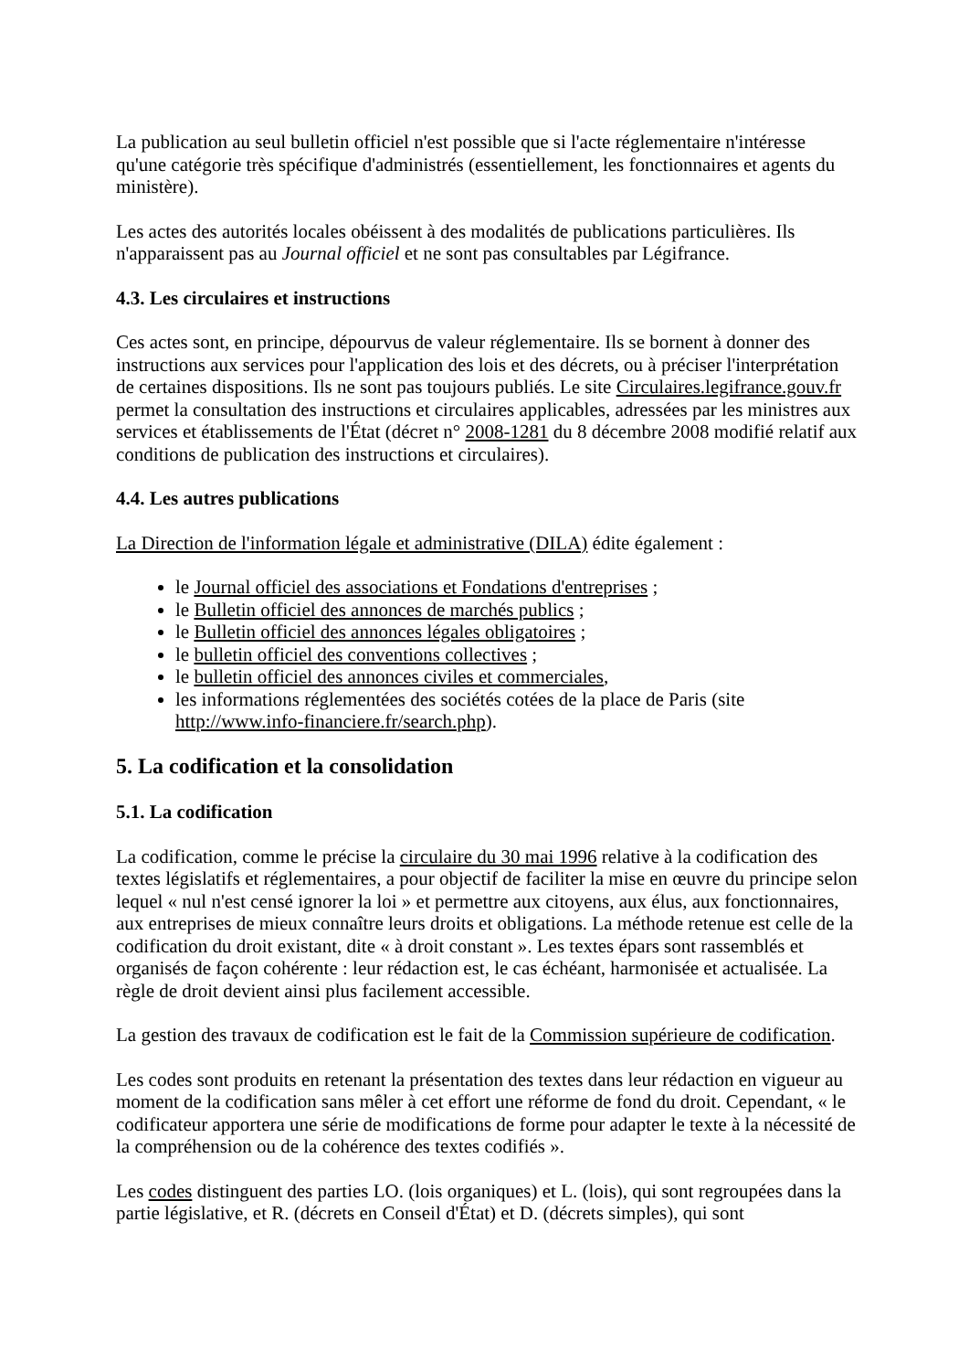La publication au seul bulletin officiel n'est possible que si l'acte réglementaire n'intéresse qu'une catégorie très spécifique d'administrés (essentiellement, les fonctionnaires et agents du ministère).
Les actes des autorités locales obéissent à des modalités de publications particulières. Ils n'apparaissent pas au Journal officiel et ne sont pas consultables par Légifrance.
4.3. Les circulaires et instructions
Ces actes sont, en principe, dépourvus de valeur réglementaire. Ils se bornent à donner des instructions aux services pour l'application des lois et des décrets, ou à préciser l'interprétation de certaines dispositions. Ils ne sont pas toujours publiés. Le site Circulaires.legifrance.gouv.fr permet la consultation des instructions et circulaires applicables, adressées par les ministres aux services et établissements de l'État (décret n° 2008-1281 du 8 décembre 2008 modifié relatif aux conditions de publication des instructions et circulaires).
4.4. Les autres publications
La Direction de l'information légale et administrative (DILA) édite également :
le Journal officiel des associations et Fondations d'entreprises ;
le Bulletin officiel des annonces de marchés publics ;
le Bulletin officiel des annonces légales obligatoires ;
le bulletin officiel des conventions collectives ;
le bulletin officiel des annonces civiles et commerciales,
les informations réglementées des sociétés cotées de la place de Paris (site http://www.info-financiere.fr/search.php).
5. La codification et la consolidation
5.1. La codification
La codification, comme le précise la circulaire du 30 mai 1996 relative à la codification des textes législatifs et réglementaires, a pour objectif de faciliter la mise en œuvre du principe selon lequel « nul n'est censé ignorer la loi » et permettre aux citoyens, aux élus, aux fonctionnaires, aux entreprises de mieux connaître leurs droits et obligations. La méthode retenue est celle de la codification du droit existant, dite « à droit constant ». Les textes épars sont rassemblés et organisés de façon cohérente : leur rédaction est, le cas échéant, harmonisée et actualisée. La règle de droit devient ainsi plus facilement accessible.
La gestion des travaux de codification est le fait de la Commission supérieure de codification.
Les codes sont produits en retenant la présentation des textes dans leur rédaction en vigueur au moment de la codification sans mêler à cet effort une réforme de fond du droit. Cependant, « le codificateur apportera une série de modifications de forme pour adapter le texte à la nécessité de la compréhension ou de la cohérence des textes codifiés ».
Les codes distinguent des parties LO. (lois organiques) et L. (lois), qui sont regroupées dans la partie législative, et R. (décrets en Conseil d'État) et D. (décrets simples), qui sont